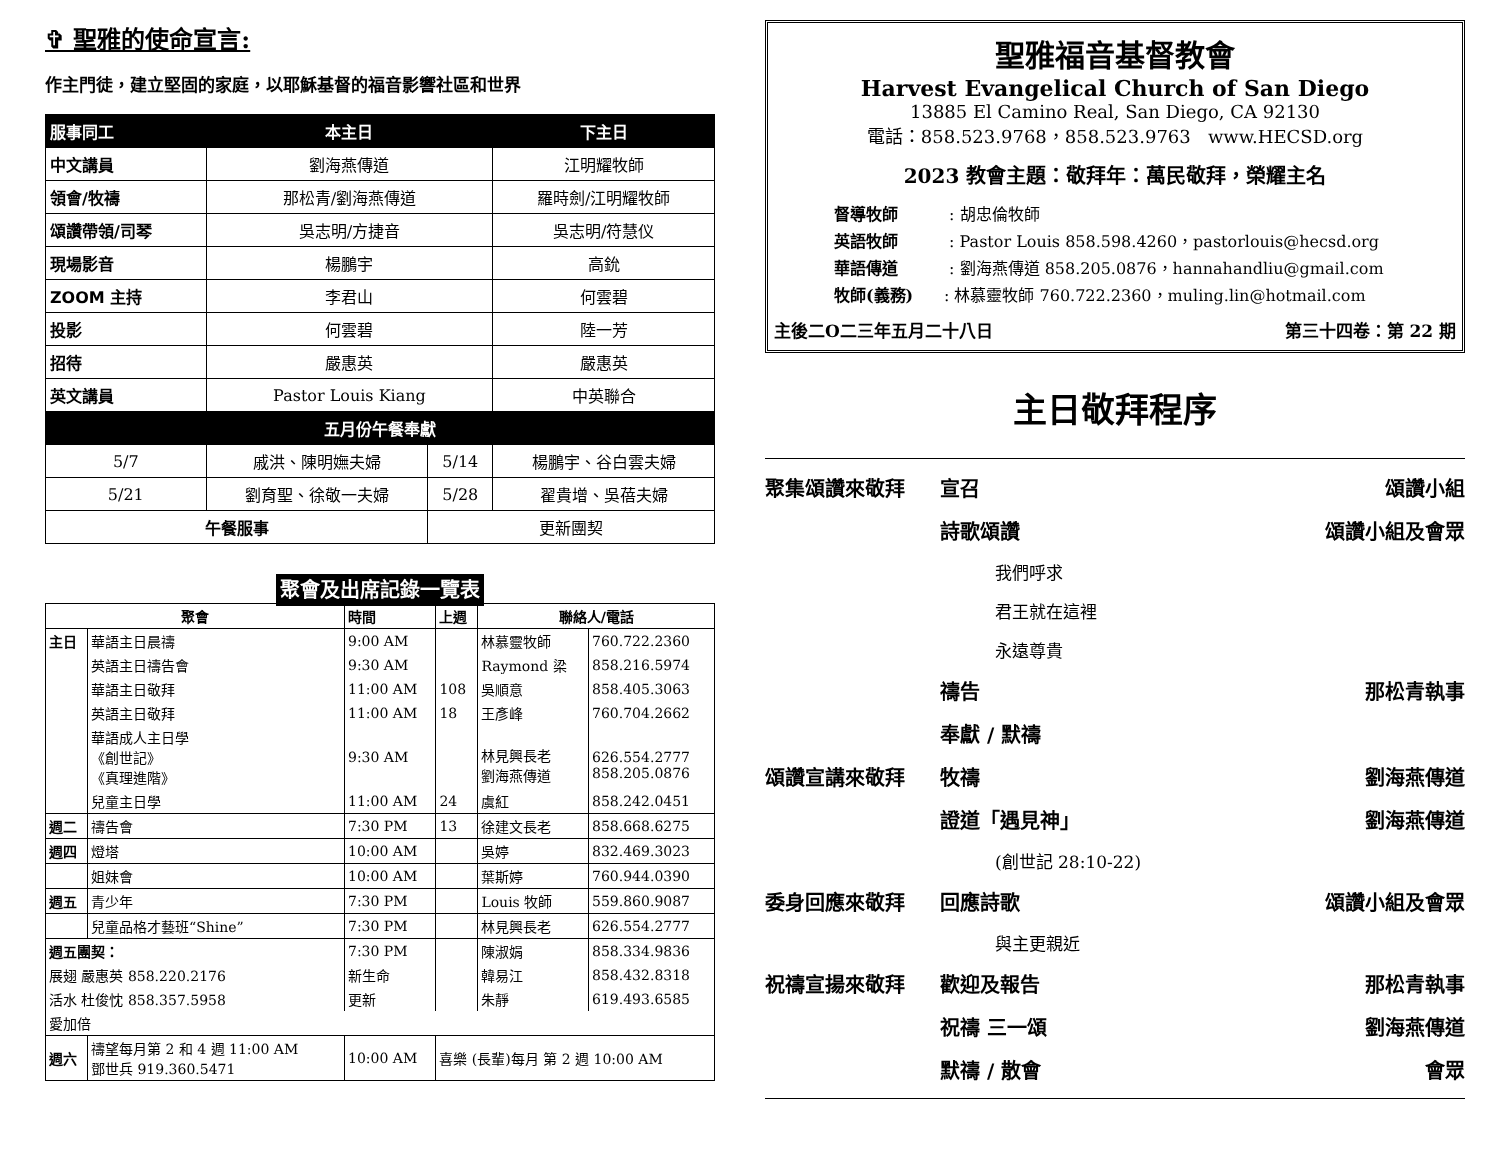✞ 聖雅的使命宣言:
作主門徒，建立堅固的家庭，以耶穌基督的福音影響社區和世界
| 服事同工 | 本主日 | | 下主日 |
| --- | --- | --- | --- |
| 中文講員 | 劉海燕傳道 | | 江明耀牧師 |
| 領會/牧禱 | 那松青/劉海燕傳道 | | 羅時劍/江明耀牧師 |
| 頌讚帶領/司琴 | 吳志明/方捷音 | | 吳志明/符慧仪 |
| 現場影音 | 楊鵬宇 | | 高鈗 |
| ZOOM 主持 | 李君山 | | 何雲碧 |
| 投影 | 何雲碧 | | 陸一芳 |
| 招待 | 嚴惠英 | | 嚴惠英 |
| 英文講員 | Pastor Louis Kiang | | 中英聯合 |
| 五月份午餐奉獻 | | | |
| 5/7 | 戚洪、陳明嫵夫婦 | 5/14 | 楊鵬宇、谷白雲夫婦 |
| 5/21 | 劉育聖、徐敬一夫婦 | 5/28 | 翟貴增、吳蓓夫婦 |
| 午餐服事 | | 更新團契 | |
聚會及出席記錄一覽表
| 聚會 | | 時間 | 上週 | 聯絡人/電話 | |
| 主日 | 華語主日晨禱 | 9:00 AM | | 林慕靈牧師 | 760.722.2360 |
| | 英語主日禱告會 | 9:30 AM | | Raymond 梁 | 858.216.5974 |
| | 華語主日敬拜 | 11:00 AM | 108 | 吳順意 | 858.405.3063 |
| | 英語主日敬拜 | 11:00 AM | 18 | 王彥峰 | 760.704.2662 |
| | 華語成人主日學 《創世記》 《真理進階》 | 9:30 AM | | 林見興長老 劉海燕傳道 | 626.554.2777 858.205.0876 |
| | 兒童主日學 | 11:00 AM | 24 | 虞紅 | 858.242.0451 |
| 週二 | 禱告會 | 7:30 PM | 13 | 徐建文長老 | 858.668.6275 |
| 週四 | 燈塔 | 10:00 AM | | 吳婷 | 832.469.3023 |
| | 姐妹會 | 10:00 AM | | 葉斯婷 | 760.944.0390 |
| 週五 | 青少年 | 7:30 PM | | Louis 牧師 | 559.860.9087 |
| | 兒童品格才藝班“Shine” | 7:30 PM | | 林見興長老 | 626.554.2777 |
| 週五團契： | | 7:30 PM | | 陳淑娟 | 858.334.9836 |
| 展翅 嚴惠英 858.220.2176 | | 新生命 | | 韓易江 | 858.432.8318 |
| 活水 杜俊忱 858.357.5958 | | 更新 | | 朱靜 | 619.493.6585 |
| 愛加倍 | | | | | |
| 週六 | 禱望每月第 2 和 4 週 11:00 AM 鄧世兵 919.360.5471 | 10:00 AM | 喜樂 (長輩)每月 第 2 週 10:00 AM | | |
聖雅福音基督教會
Harvest Evangelical Church of San Diego
13885 El Camino Real, San Diego, CA 92130
電話：858.523.9768，858.523.9763 www.HECSD.org
2023 教會主題：敬拜年：萬民敬拜，榮耀主名
督導牧師 : 胡忠倫牧師
英語牧師 : Pastor Louis 858.598.4260，pastorlouis@hecsd.org
華語傳道 : 劉海燕傳道 858.205.0876，hannahandliu@gmail.com
牧師(義務): 林慕靈牧師 760.722.2360，muling.lin@hotmail.com
主後二O二三年五月二十八日 第三十四卷：第 22 期
主日敬拜程序
聚集頌讚來敬拜 宣召 頌讚小組
詩歌頌讚 頌讚小組及會眾
我們呼求
君王就在這裡
永遠尊貴
禱告 那松青執事
奉獻 / 默禱
頌讚宣講來敬拜 牧禱 劉海燕傳道
證道「遇見神」 劉海燕傳道
(創世記 28:10-22)
委身回應來敬拜 回應詩歌 頌讚小組及會眾
與主更親近
祝禱宣揚來敬拜 歡迎及報告 那松青執事
祝禱 三一頌 劉海燕傳道
默禱 / 散會 會眾